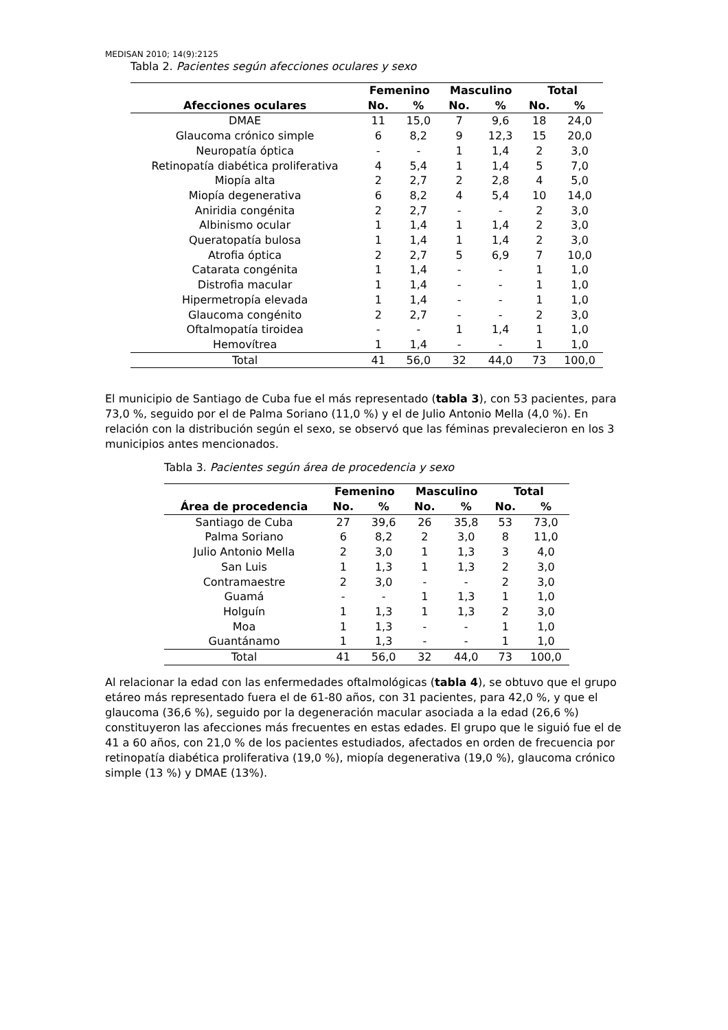MEDISAN 2010; 14(9):2125
Tabla 2. Pacientes según afecciones oculares y sexo
| | Femenino | | Masculino | | Total | |
| --- | --- | --- | --- | --- | --- | --- |
| Afecciones oculares | No. | % | No. | % | No. | % |
| DMAE | 11 | 15,0 | 7 | 9,6 | 18 | 24,0 |
| Glaucoma crónico simple | 6 | 8,2 | 9 | 12,3 | 15 | 20,0 |
| Neuropatía óptica | - | - | 1 | 1,4 | 2 | 3,0 |
| Retinopatía diabética proliferativa | 4 | 5,4 | 1 | 1,4 | 5 | 7,0 |
| Miopía alta | 2 | 2,7 | 2 | 2,8 | 4 | 5,0 |
| Miopía degenerativa | 6 | 8,2 | 4 | 5,4 | 10 | 14,0 |
| Aniridia congénita | 2 | 2,7 | - | - | 2 | 3,0 |
| Albinismo ocular | 1 | 1,4 | 1 | 1,4 | 2 | 3,0 |
| Queratopatía bulosa | 1 | 1,4 | 1 | 1,4 | 2 | 3,0 |
| Atrofia óptica | 2 | 2,7 | 5 | 6,9 | 7 | 10,0 |
| Catarata congénita | 1 | 1,4 | - | - | 1 | 1,0 |
| Distrofia macular | 1 | 1,4 | - | - | 1 | 1,0 |
| Hipermetropía elevada | 1 | 1,4 | - | - | 1 | 1,0 |
| Glaucoma congénito | 2 | 2,7 | - | - | 2 | 3,0 |
| Oftalmopatía tiroidea | - | - | 1 | 1,4 | 1 | 1,0 |
| Hemovítrea | 1 | 1,4 | - | - | 1 | 1,0 |
| Total | 41 | 56,0 | 32 | 44,0 | 73 | 100,0 |
El municipio de Santiago de Cuba fue el más representado (tabla 3), con 53 pacientes, para 73,0 %, seguido por el de Palma Soriano (11,0 %) y el de Julio Antonio Mella (4,0 %). En relación con la distribución según el sexo, se observó que las féminas prevalecieron en los 3 municipios antes mencionados.
Tabla 3. Pacientes según área de procedencia y sexo
| | Femenino | | Masculino | | Total | |
| --- | --- | --- | --- | --- | --- | --- |
| Área de procedencia | No. | % | No. | % | No. | % |
| Santiago de Cuba | 27 | 39,6 | 26 | 35,8 | 53 | 73,0 |
| Palma Soriano | 6 | 8,2 | 2 | 3,0 | 8 | 11,0 |
| Julio Antonio Mella | 2 | 3,0 | 1 | 1,3 | 3 | 4,0 |
| San Luis | 1 | 1,3 | 1 | 1,3 | 2 | 3,0 |
| Contramaestre | 2 | 3,0 | - | - | 2 | 3,0 |
| Guamá | - | - | 1 | 1,3 | 1 | 1,0 |
| Holguín | 1 | 1,3 | 1 | 1,3 | 2 | 3,0 |
| Moa | 1 | 1,3 | - | - | 1 | 1,0 |
| Guantánamo | 1 | 1,3 | - | - | 1 | 1,0 |
| Total | 41 | 56,0 | 32 | 44,0 | 73 | 100,0 |
Al relacionar la edad con las enfermedades oftalmológicas (tabla 4), se obtuvo que el grupo etáreo más representado fuera el de 61-80 años, con 31 pacientes, para 42,0 %, y que el glaucoma (36,6 %), seguido por la degeneración macular asociada a la edad (26,6 %) constituyeron las afecciones más frecuentes en estas edades. El grupo que le siguió fue el de 41 a 60 años, con 21,0 % de los pacientes estudiados, afectados en orden de frecuencia por retinopatía diabética proliferativa (19,0 %), miopía degenerativa (19,0 %), glaucoma crónico simple (13 %) y DMAE (13%).